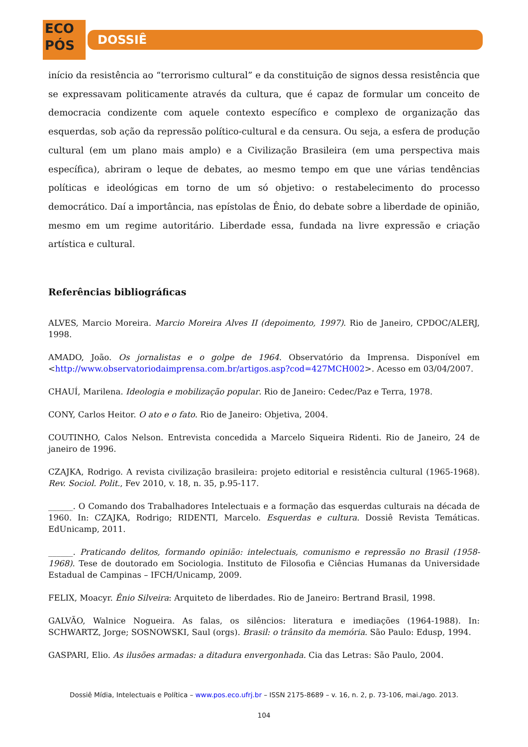ECO
PÓS
DOSSIÊ
início da resistência ao “terrorismo cultural” e da constituição de signos dessa resistência que se expressavam politicamente através da cultura, que é capaz de formular um conceito de democracia condizente com aquele contexto específico e complexo de organização das esquerdas, sob ação da repressão político-cultural e da censura. Ou seja, a esfera de produção cultural (em um plano mais amplo) e a Civilização Brasileira (em uma perspectiva mais específica), abriram o leque de debates, ao mesmo tempo em que une várias tendências políticas e ideológicas em torno de um só objetivo: o restabelecimento do processo democrático. Daí a importância, nas epístolas de Ênio, do debate sobre a liberdade de opinião, mesmo em um regime autoritário. Liberdade essa, fundada na livre expressão e criação artística e cultural.
Referências bibliográficas
ALVES, Marcio Moreira. Marcio Moreira Alves II (depoimento, 1997). Rio de Janeiro, CPDOC/ALERJ, 1998.
AMADO, João. Os jornalistas e o golpe de 1964. Observatório da Imprensa. Disponível em <http://www.observatoriodaimprensa.com.br/artigos.asp?cod=427MCH002>. Acesso em 03/04/2007.
CHAUÍ, Marilena. Ideologia e mobilização popular. Rio de Janeiro: Cedec/Paz e Terra, 1978.
CONY, Carlos Heitor. O ato e o fato. Rio de Janeiro: Objetiva, 2004.
COUTINHO, Calos Nelson. Entrevista concedida a Marcelo Siqueira Ridenti. Rio de Janeiro, 24 de janeiro de 1996.
CZAJKA, Rodrigo. A revista civilização brasileira: projeto editorial e resistência cultural (1965-1968). Rev. Sociol. Polit., Fev 2010, v. 18, n. 35, p.95-117.
______. O Comando dos Trabalhadores Intelectuais e a formação das esquerdas culturais na década de 1960. In: CZAJKA, Rodrigo; RIDENTI, Marcelo. Esquerdas e cultura. Dossiê Revista Temáticas. EdUnicamp, 2011.
______. Praticando delitos, formando opinião: intelectuais, comunismo e repressão no Brasil (1958-1968). Tese de doutorado em Sociologia. Instituto de Filosofia e Ciências Humanas da Universidade Estadual de Campinas – IFCH/Unicamp, 2009.
FELIX, Moacyr. Ênio Silveira: Arquiteto de liberdades. Rio de Janeiro: Bertrand Brasil, 1998.
GALVÃO, Walnice Nogueira. As falas, os silêncios: literatura e imediações (1964-1988). In: SCHWARTZ, Jorge; SOSNOWSKI, Saul (orgs). Brasil: o trânsito da memória. São Paulo: Edusp, 1994.
GASPARI, Elio. As ilusões armadas: a ditadura envergonhada. Cia das Letras: São Paulo, 2004.
Dossiê Mídia, Intelectuais e Política – www.pos.eco.ufrj.br – ISSN 2175-8689 – v. 16, n. 2, p. 73-106, mai./ago. 2013.
104